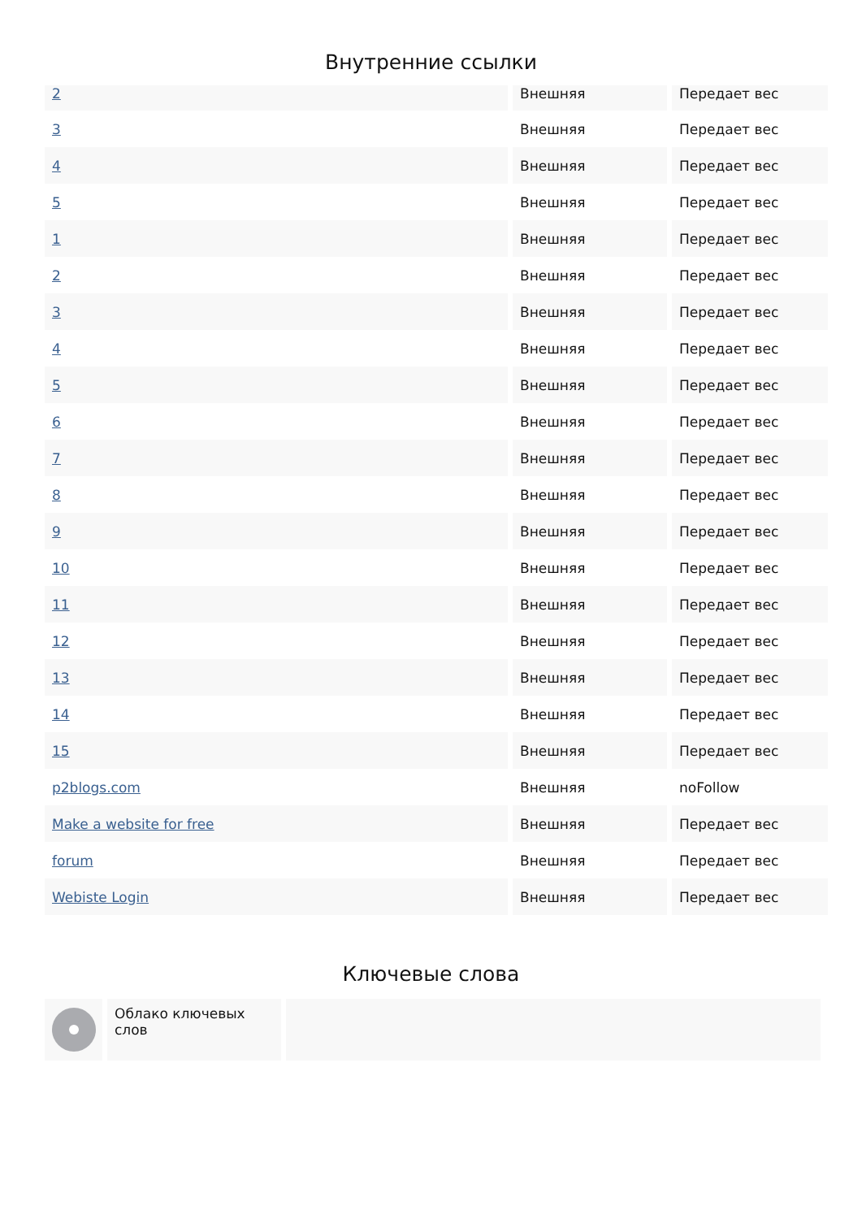Внутренние ссылки
| 2 | Внешняя | Передает вес |
| 3 | Внешняя | Передает вес |
| 4 | Внешняя | Передает вес |
| 5 | Внешняя | Передает вес |
| 1 | Внешняя | Передает вес |
| 2 | Внешняя | Передает вес |
| 3 | Внешняя | Передает вес |
| 4 | Внешняя | Передает вес |
| 5 | Внешняя | Передает вес |
| 6 | Внешняя | Передает вес |
| 7 | Внешняя | Передает вес |
| 8 | Внешняя | Передает вес |
| 9 | Внешняя | Передает вес |
| 10 | Внешняя | Передает вес |
| 11 | Внешняя | Передает вес |
| 12 | Внешняя | Передает вес |
| 13 | Внешняя | Передает вес |
| 14 | Внешняя | Передает вес |
| 15 | Внешняя | Передает вес |
| p2blogs.com | Внешняя | noFollow |
| Make a website for free | Внешняя | Передает вес |
| forum | Внешняя | Передает вес |
| Webiste Login | Внешняя | Передает вес |
Ключевые слова
Облако ключевых слов